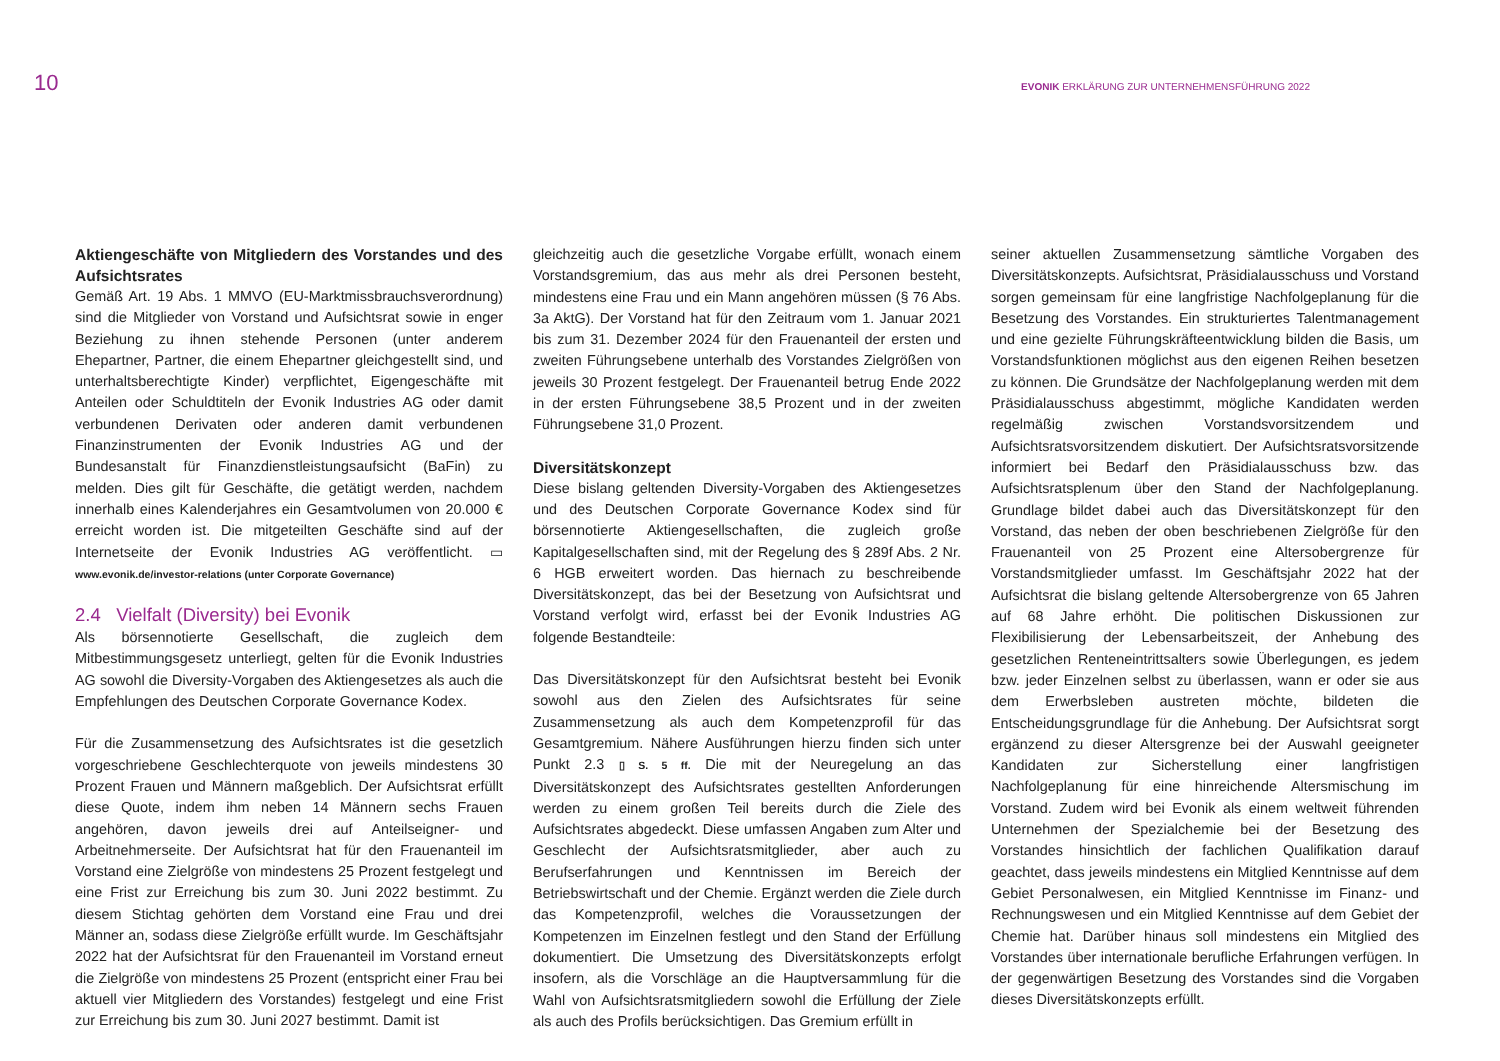10
EVONIK ERKLÄRUNG ZUR UNTERNEHMENSFÜHRUNG 2022
Aktiengeschäfte von Mitgliedern des Vorstandes und des Aufsichtsrates
Gemäß Art. 19 Abs. 1 MMVO (EU-Marktmissbrauchsverordnung) sind die Mitglieder von Vorstand und Aufsichtsrat sowie in enger Beziehung zu ihnen stehende Personen (unter anderem Ehepartner, Partner, die einem Ehepartner gleichgestellt sind, und unterhaltsberechtigte Kinder) verpflichtet, Eigengeschäfte mit Anteilen oder Schuldtiteln der Evonik Industries AG oder damit verbundenen Derivaten oder anderen damit verbundenen Finanzinstrumenten der Evonik Industries AG und der Bundesanstalt für Finanzdienstleistungsaufsicht (BaFin) zu melden. Dies gilt für Geschäfte, die getätigt werden, nachdem innerhalb eines Kalenderjahres ein Gesamtvolumen von 20.000 € erreicht worden ist. Die mitgeteilten Geschäfte sind auf der Internetseite der Evonik Industries AG veröffentlicht. ▭ www.evonik.de/investor-relations (unter Corporate Governance)
2.4 Vielfalt (Diversity) bei Evonik
Als börsennotierte Gesellschaft, die zugleich dem Mitbestimmungsgesetz unterliegt, gelten für die Evonik Industries AG sowohl die Diversity-Vorgaben des Aktiengesetzes als auch die Empfehlungen des Deutschen Corporate Governance Kodex.
Für die Zusammensetzung des Aufsichtsrates ist die gesetzlich vorgeschriebene Geschlechterquote von jeweils mindestens 30 Prozent Frauen und Männern maßgeblich. Der Aufsichtsrat erfüllt diese Quote, indem ihm neben 14 Männern sechs Frauen angehören, davon jeweils drei auf Anteilseigner- und Arbeitnehmerseite. Der Aufsichtsrat hat für den Frauenanteil im Vorstand eine Zielgröße von mindestens 25 Prozent festgelegt und eine Frist zur Erreichung bis zum 30. Juni 2022 bestimmt. Zu diesem Stichtag gehörten dem Vorstand eine Frau und drei Männer an, sodass diese Zielgröße erfüllt wurde. Im Geschäftsjahr 2022 hat der Aufsichtsrat für den Frauenanteil im Vorstand erneut die Zielgröße von mindestens 25 Prozent (entspricht einer Frau bei aktuell vier Mitgliedern des Vorstandes) festgelegt und eine Frist zur Erreichung bis zum 30. Juni 2027 bestimmt. Damit ist
gleichzeitig auch die gesetzliche Vorgabe erfüllt, wonach einem Vorstandsgremium, das aus mehr als drei Personen besteht, mindestens eine Frau und ein Mann angehören müssen (§ 76 Abs. 3a AktG). Der Vorstand hat für den Zeitraum vom 1. Januar 2021 bis zum 31. Dezember 2024 für den Frauenanteil der ersten und zweiten Führungsebene unterhalb des Vorstandes Zielgrößen von jeweils 30 Prozent festgelegt. Der Frauenanteil betrug Ende 2022 in der ersten Führungsebene 38,5 Prozent und in der zweiten Führungsebene 31,0 Prozent.
Diversitätskonzept
Diese bislang geltenden Diversity-Vorgaben des Aktiengesetzes und des Deutschen Corporate Governance Kodex sind für börsennotierte Aktiengesellschaften, die zugleich große Kapitalgesellschaften sind, mit der Regelung des § 289f Abs. 2 Nr. 6 HGB erweitert worden. Das hiernach zu beschreibende Diversitätskonzept, das bei der Besetzung von Aufsichtsrat und Vorstand verfolgt wird, erfasst bei der Evonik Industries AG folgende Bestandteile:
Das Diversitätskonzept für den Aufsichtsrat besteht bei Evonik sowohl aus den Zielen des Aufsichtsrates für seine Zusammensetzung als auch dem Kompetenzprofil für das Gesamtgremium. Nähere Ausführungen hierzu finden sich unter Punkt 2.3 ▯ S. 5 ff. Die mit der Neuregelung an das Diversitätskonzept des Aufsichtsrates gestellten Anforderungen werden zu einem großen Teil bereits durch die Ziele des Aufsichtsrates abgedeckt. Diese umfassen Angaben zum Alter und Geschlecht der Aufsichtsratsmitglieder, aber auch zu Berufserfahrungen und Kenntnissen im Bereich der Betriebswirtschaft und der Chemie. Ergänzt werden die Ziele durch das Kompetenzprofil, welches die Voraussetzungen der Kompetenzen im Einzelnen festlegt und den Stand der Erfüllung dokumentiert. Die Umsetzung des Diversitätskonzepts erfolgt insofern, als die Vorschläge an die Hauptversammlung für die Wahl von Aufsichtsratsmitgliedern sowohl die Erfüllung der Ziele als auch des Profils berücksichtigen. Das Gremium erfüllt in
seiner aktuellen Zusammensetzung sämtliche Vorgaben des Diversitätskonzepts. Aufsichtsrat, Präsidialausschuss und Vorstand sorgen gemeinsam für eine langfristige Nachfolgeplanung für die Besetzung des Vorstandes. Ein strukturiertes Talentmanagement und eine gezielte Führungskräfteentwicklung bilden die Basis, um Vorstandsfunktionen möglichst aus den eigenen Reihen besetzen zu können. Die Grundsätze der Nachfolgeplanung werden mit dem Präsidialausschuss abgestimmt, mögliche Kandidaten werden regelmäßig zwischen Vorstandsvorsitzendem und Aufsichtsratsvorsitzendem diskutiert. Der Aufsichtsratsvorsitzende informiert bei Bedarf den Präsidialausschuss bzw. das Aufsichtsratsplenum über den Stand der Nachfolgeplanung. Grundlage bildet dabei auch das Diversitätskonzept für den Vorstand, das neben der oben beschriebenen Zielgröße für den Frauenanteil von 25 Prozent eine Altersobergrenze für Vorstandsmitglieder umfasst. Im Geschäftsjahr 2022 hat der Aufsichtsrat die bislang geltende Altersobergrenze von 65 Jahren auf 68 Jahre erhöht. Die politischen Diskussionen zur Flexibilisierung der Lebensarbeitszeit, der Anhebung des gesetzlichen Renteneintrittsalters sowie Überlegungen, es jedem bzw. jeder Einzelnen selbst zu überlassen, wann er oder sie aus dem Erwerbsleben austreten möchte, bildeten die Entscheidungsgrundlage für die Anhebung. Der Aufsichtsrat sorgt ergänzend zu dieser Altersgrenze bei der Auswahl geeigneter Kandidaten zur Sicherstellung einer langfristigen Nachfolgeplanung für eine hinreichende Altersmischung im Vorstand. Zudem wird bei Evonik als einem weltweit führenden Unternehmen der Spezialchemie bei der Besetzung des Vorstandes hinsichtlich der fachlichen Qualifikation darauf geachtet, dass jeweils mindestens ein Mitglied Kenntnisse auf dem Gebiet Personalwesen, ein Mitglied Kenntnisse im Finanz- und Rechnungswesen und ein Mitglied Kenntnisse auf dem Gebiet der Chemie hat. Darüber hinaus soll mindestens ein Mitglied des Vorstandes über internationale berufliche Erfahrungen verfügen. In der gegenwärtigen Besetzung des Vorstandes sind die Vorgaben dieses Diversitätskonzepts erfüllt.